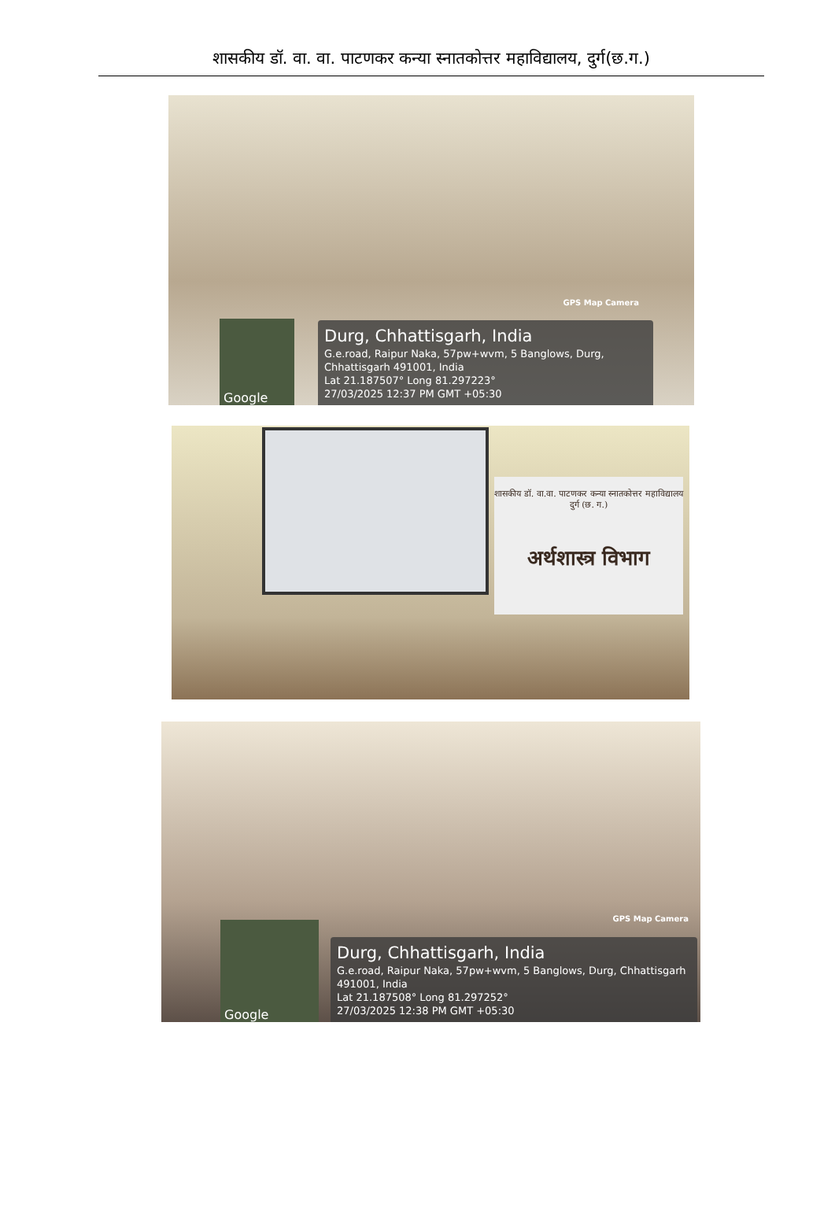शासकीय डॉ. वा. वा. पाटणकर कन्या स्नातकोत्तर महाविद्यालय, दुर्ग(छ.ग.)
GPS Map Camera
Google
Durg, Chhattisgarh, India
G.e.road, Raipur Naka, 57pw+wvm, 5 Banglows, Durg, Chhattisgarh 491001, India
Lat 21.187507° Long 81.297223°
27/03/2025 12:37 PM GMT +05:30
शासकीय डॉ. वा.वा. पाटणकर कन्या स्नातकोत्तर महाविद्यालय
दुर्ग (छ. ग.)
अर्थशास्त्र विभाग
GPS Map Camera
Google
Durg, Chhattisgarh, India
G.e.road, Raipur Naka, 57pw+wvm, 5 Banglows, Durg, Chhattisgarh 491001, India
Lat 21.187508° Long 81.297252°
27/03/2025 12:38 PM GMT +05:30